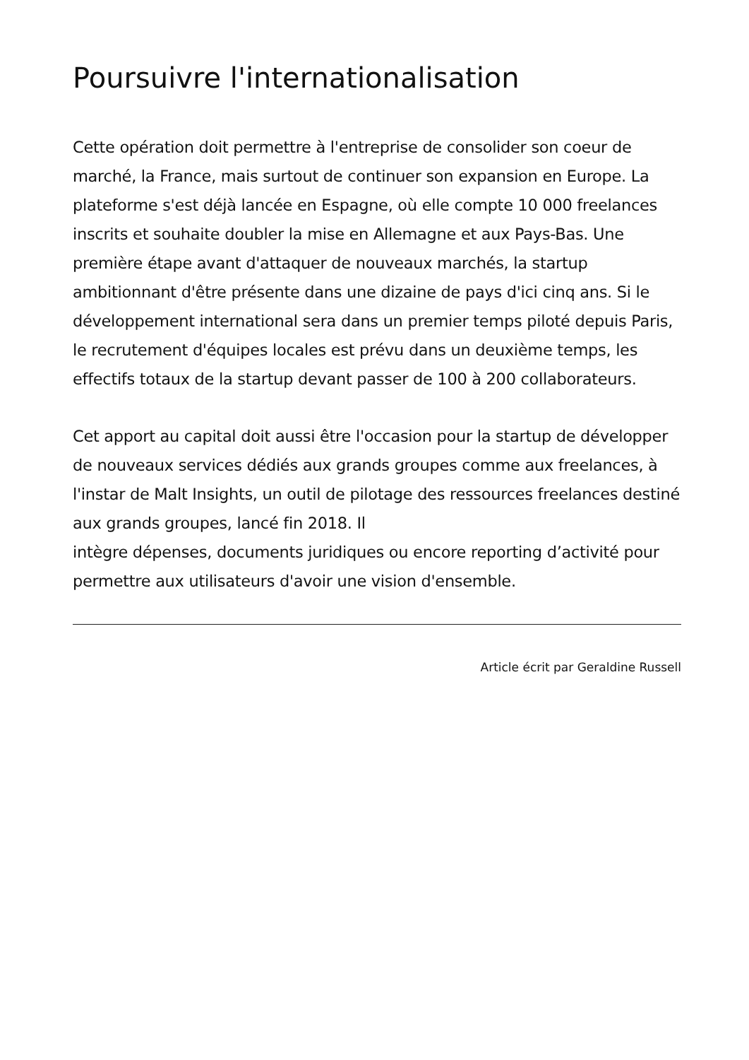Poursuivre l'internationalisation
Cette opération doit permettre à l'entreprise de consolider son coeur de marché, la France, mais surtout de continuer son expansion en Europe. La plateforme s'est déjà lancée en Espagne, où elle compte 10 000 freelances inscrits et souhaite doubler la mise en Allemagne et aux Pays-Bas. Une première étape avant d'attaquer de nouveaux marchés, la startup ambitionnant d'être présente dans une dizaine de pays d'ici cinq ans. Si le développement international sera dans un premier temps piloté depuis Paris, le recrutement d'équipes locales est prévu dans un deuxième temps, les effectifs totaux de la startup devant passer de 100 à 200 collaborateurs.
Cet apport au capital doit aussi être l'occasion pour la startup de développer de nouveaux services dédiés aux grands groupes comme aux freelances, à l'instar de Malt Insights, un outil de pilotage des ressources freelances destiné aux grands groupes, lancé fin 2018. Il
intègre dépenses, documents juridiques ou encore reporting d’activité pour permettre aux utilisateurs d'avoir une vision d'ensemble.
Article écrit par Geraldine Russell